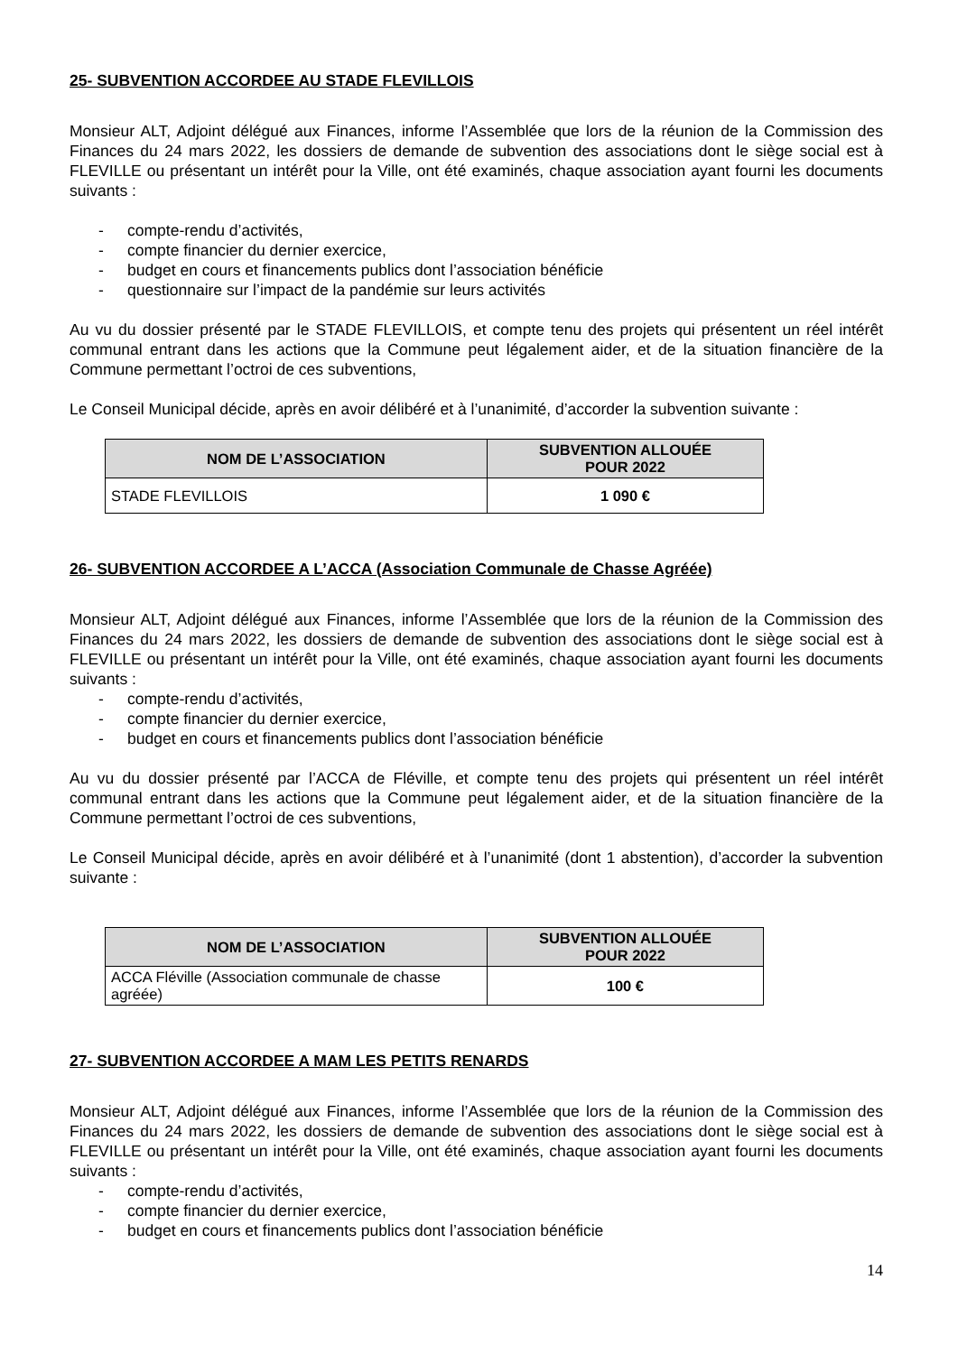25- SUBVENTION ACCORDEE AU STADE FLEVILLOIS
Monsieur ALT, Adjoint délégué aux Finances, informe l’Assemblée que lors de la réunion de la Commission des Finances du 24 mars 2022, les dossiers de demande de subvention des associations dont le siège social est à FLEVILLE ou présentant un intérêt pour la Ville, ont été examinés, chaque association ayant fourni les documents suivants :
- compte-rendu d’activités,
- compte financier du dernier exercice,
- budget en cours et financements publics dont l’association bénéficie
- questionnaire sur l’impact de la pandémie sur leurs activités
Au vu du dossier présenté par le STADE FLEVILLOIS, et compte tenu des projets qui présentent un réel intérêt communal entrant dans les actions que la Commune peut légalement aider, et de la situation financière de la Commune permettant l’octroi de ces subventions,
Le Conseil Municipal décide, après en avoir délibéré et à l’unanimité, d’accorder la subvention suivante :
| NOM DE L’ASSOCIATION | SUBVENTION ALLOUÉE POUR 2022 |
| --- | --- |
| STADE FLEVILLOIS | 1 090 € |
26- SUBVENTION ACCORDEE A L’ACCA (Association Communale de Chasse Agréée)
Monsieur ALT, Adjoint délégué aux Finances, informe l’Assemblée que lors de la réunion de la Commission des Finances du 24 mars 2022, les dossiers de demande de subvention des associations dont le siège social est à FLEVILLE ou présentant un intérêt pour la Ville, ont été examinés, chaque association ayant fourni les documents suivants :
- compte-rendu d’activités,
- compte financier du dernier exercice,
- budget en cours et financements publics dont l’association bénéficie
Au vu du dossier présenté par l’ACCA de Fléville, et compte tenu des projets qui présentent un réel intérêt communal entrant dans les actions que la Commune peut légalement aider, et de la situation financière de la Commune permettant l’octroi de ces subventions,
Le Conseil Municipal décide, après en avoir délibéré et à l’unanimité (dont 1 abstention), d’accorder la subvention suivante :
| NOM DE L’ASSOCIATION | SUBVENTION ALLOUÉE POUR 2022 |
| --- | --- |
| ACCA Fléville (Association communale de chasse agréée) | 100 € |
27- SUBVENTION ACCORDEE A MAM LES PETITS RENARDS
Monsieur ALT, Adjoint délégué aux Finances, informe l’Assemblée que lors de la réunion de la Commission des Finances du 24 mars 2022, les dossiers de demande de subvention des associations dont le siège social est à FLEVILLE ou présentant un intérêt pour la Ville, ont été examinés, chaque association ayant fourni les documents suivants :
- compte-rendu d’activités,
- compte financier du dernier exercice,
- budget en cours et financements publics dont l’association bénéficie
14